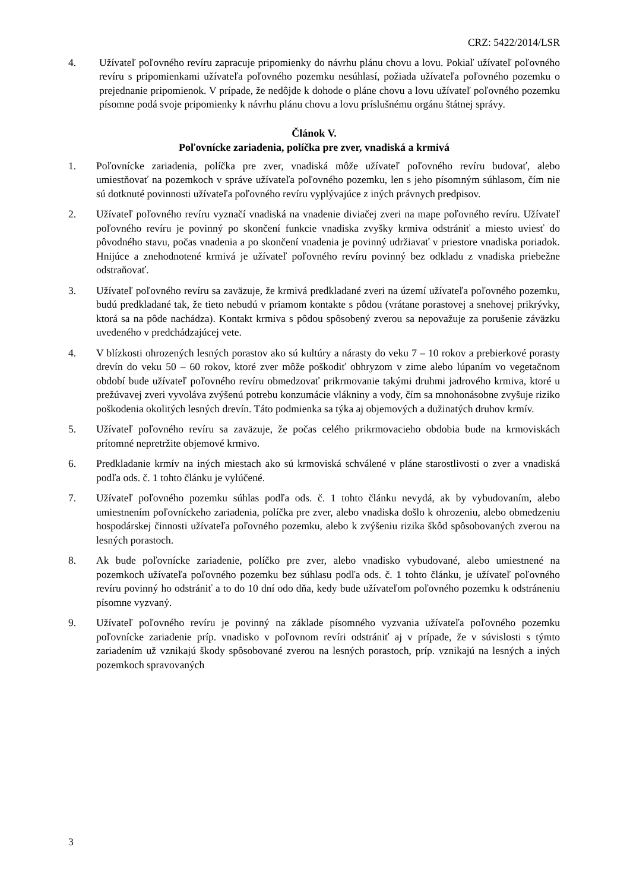CRZ: 5422/2014/LSR
4. Užívateľ poľovného revíru zapracuje pripomienky do návrhu plánu chovu a lovu. Pokiaľ užívateľ poľovného revíru s pripomienkami užívateľa poľovného pozemku nesúhlasí, požiada užívateľa poľovného pozemku o prejednanie pripomienok. V prípade, že nedôjde k dohode o pláne chovu a lovu užívateľ poľovného pozemku písomne podá svoje pripomienky k návrhu plánu chovu a lovu príslušnému orgánu štátnej správy.
Článok V.
Poľovnícke zariadenia, políčka pre zver, vnadiská a krmivá
1. Poľovnícke zariadenia, políčka pre zver, vnadiská môže užívateľ poľovného revíru budovať, alebo umiestňovať na pozemkoch v správe užívateľa poľovného pozemku, len s jeho písomným súhlasom, čím nie sú dotknuté povinnosti užívateľa poľovného revíru vyplývajúce z iných právnych predpisov.
2. Užívateľ poľovného revíru vyznačí vnadiská na vnadenie diviačej zveri na mape poľovného revíru. Užívateľ poľovného revíru je povinný po skončení funkcie vnadiska zvyšky krmiva odstrániť a miesto uviesť do pôvodného stavu, počas vnadenia a po skončení vnadenia je povinný udržiavať v priestore vnadiska poriadok. Hnijúce a znehodnotené krmivá je užívateľ poľovného revíru povinný bez odkladu z vnadiska priebežne odstraňovať.
3. Užívateľ poľovného revíru sa zaväzuje, že krmivá predkladané zveri na území užívateľa poľovného pozemku, budú predkladané tak, že tieto nebudú v priamom kontakte s pôdou (vrátane porastovej a snehovej prikrývky, ktorá sa na pôde nachádza). Kontakt krmiva s pôdou spôsobený zverou sa nepovažuje za porušenie záväzku uvedeného v predchádzajúcej vete.
4. V blízkosti ohrozených lesných porastov ako sú kultúry a nárasty do veku 7 – 10 rokov a prebierkové porasty drevín do veku 50 – 60 rokov, ktoré zver môže poškodiť obhryzom v zime alebo lúpaním vo vegetačnom období bude užívateľ poľovného revíru obmedzovať prikrmovanie takými druhmi jadrového krmiva, ktoré u prežúvavej zveri vyvoláva zvýšenú potrebu konzumácie vlákniny a vody, čím sa mnohonásobne zvyšuje riziko poškodenia okolitých lesných drevín. Táto podmienka sa týka aj objemových a dužinatých druhov krmív.
5. Užívateľ poľovného revíru sa zaväzuje, že počas celého prikrmovacieho obdobia bude na krmoviskách prítomné nepretržite objemové krmivo.
6. Predkladanie krmív na iných miestach ako sú krmoviská schválené v pláne starostlivosti o zver a vnadiská podľa ods. č. 1 tohto článku je vylúčené.
7. Užívateľ poľovného pozemku súhlas podľa ods. č. 1 tohto článku nevydá, ak by vybudovaním, alebo umiestnením poľovníckeho zariadenia, políčka pre zver, alebo vnadiska došlo k ohrozeniu, alebo obmedzeniu hospodárskej činnosti užívateľa poľovného pozemku, alebo k zvýšeniu rizika škôd spôsobovaných zverou na lesných porastoch.
8. Ak bude poľovnícke zariadenie, políčko pre zver, alebo vnadisko vybudované, alebo umiestnené na pozemkoch užívateľa poľovného pozemku bez súhlasu podľa ods. č. 1 tohto článku, je užívateľ poľovného revíru povinný ho odstrániť a to do 10 dní odo dňa, kedy bude užívateľom poľovného pozemku k odstráneniu písomne vyzvaný.
9. Užívateľ poľovného revíru je povinný na základe písomného vyzvania užívateľa poľovného pozemku poľovnícke zariadenie príp. vnadisko v poľovnom revíri odstrániť aj v prípade, že v súvislosti s týmto zariadením už vznikajú škody spôsobované zverou na lesných porastoch, príp. vznikajú na lesných a iných pozemkoch spravovaných
3